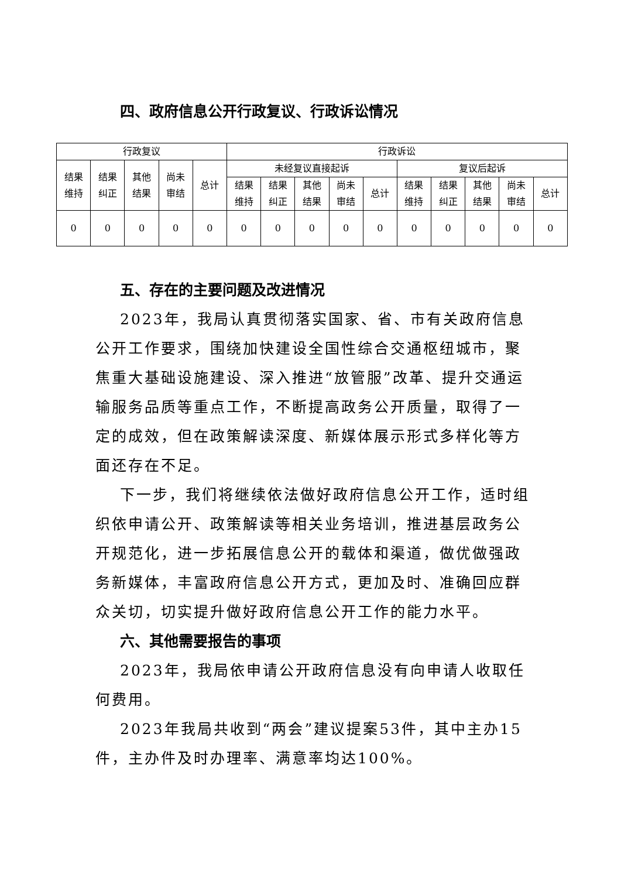四、政府信息公开行政复议、行政诉讼情况
| 行政复议 | | | | | 行政诉讼 | | | | | | | | | |
| --- | --- | --- | --- | --- | --- | --- | --- | --- | --- | --- | --- | --- | --- | --- |
| 结果 维持 | 结果 纠正 | 其他 结果 | 尚未 审结 | 总计 | 未经复议直接起诉 | | | | | 复议后起诉 | | | | |
| | | | | | 结果 维持 | 结果 纠正 | 其他 结果 | 尚未 审结 | 总计 | 结果 维持 | 结果 纠正 | 其他 结果 | 尚未 审结 | 总计 |
| 0 | 0 | 0 | 0 | 0 | 0 | 0 | 0 | 0 | 0 | 0 | 0 | 0 | 0 | 0 |
五、存在的主要问题及改进情况
2023年，我局认真贯彻落实国家、省、市有关政府信息公开工作要求，围绕加快建设全国性综合交通枢纽城市，聚焦重大基础设施建设、深入推进“放管服”改革、提升交通运输服务品质等重点工作，不断提高政务公开质量，取得了一定的成效，但在政策解读深度、新媒体展示形式多样化等方面还存在不足。
下一步，我们将继续依法做好政府信息公开工作，适时组织依申请公开、政策解读等相关业务培训，推进基层政务公开规范化，进一步拓展信息公开的载体和渠道，做优做强政务新媒体，丰富政府信息公开方式，更加及时、准确回应群众关切，切实提升做好政府信息公开工作的能力水平。
六、其他需要报告的事项
2023年，我局依申请公开政府信息没有向申请人收取任何费用。
2023年我局共收到“两会”建议提案53件，其中主办15件，主办件及时办理率、满意率均达100%。